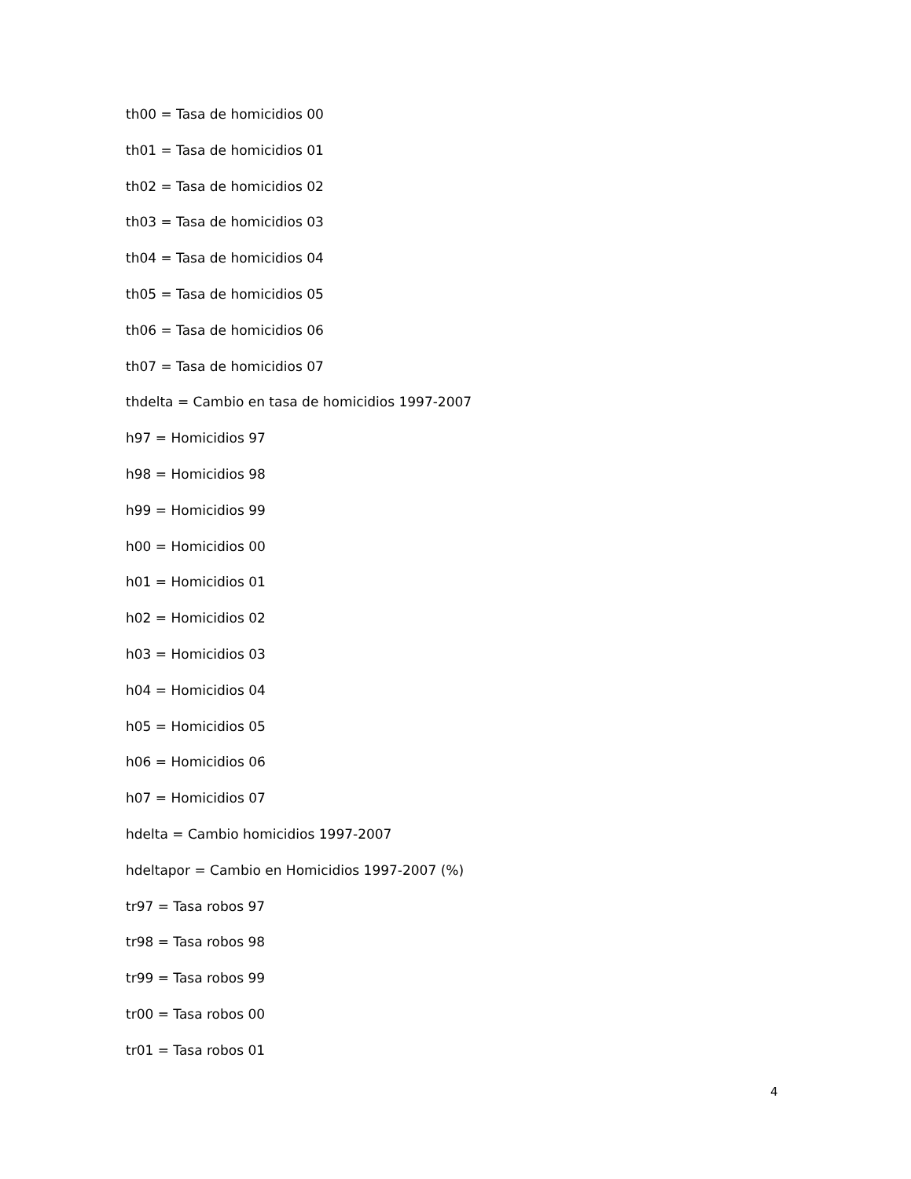th00 = Tasa de homicidios 00
th01 = Tasa de homicidios 01
th02 = Tasa de homicidios 02
th03 = Tasa de homicidios 03
th04 = Tasa de homicidios 04
th05 = Tasa de homicidios 05
th06 = Tasa de homicidios 06
th07 = Tasa de homicidios 07
thdelta = Cambio en tasa de homicidios 1997-2007
h97 = Homicidios 97
h98 = Homicidios 98
h99 = Homicidios 99
h00 = Homicidios 00
h01 = Homicidios 01
h02 = Homicidios 02
h03 = Homicidios 03
h04 = Homicidios 04
h05 = Homicidios 05
h06 = Homicidios 06
h07 = Homicidios 07
hdelta = Cambio homicidios 1997-2007
hdeltapor = Cambio en Homicidios 1997-2007 (%)
tr97 = Tasa robos 97
tr98 = Tasa robos 98
tr99 = Tasa robos 99
tr00 = Tasa robos 00
tr01 = Tasa robos 01
4